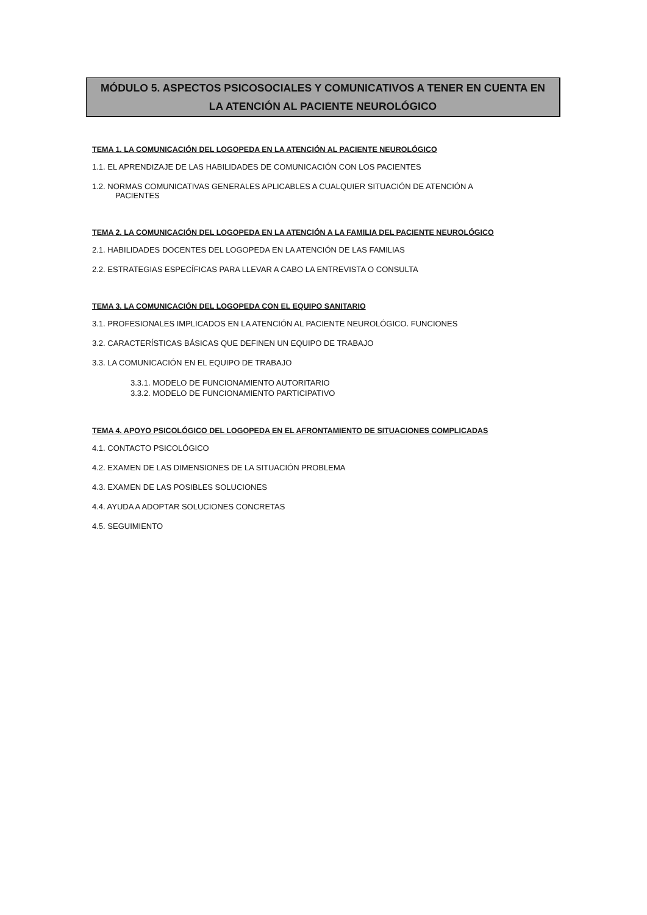MÓDULO 5. ASPECTOS PSICOSOCIALES Y COMUNICATIVOS A TENER EN CUENTA EN
LA ATENCIÓN AL PACIENTE NEUROLÓGICO
TEMA 1. LA COMUNICACIÓN DEL LOGOPEDA EN LA ATENCIÓN AL PACIENTE NEUROLÓGICO
1.1. EL APRENDIZAJE DE LAS HABILIDADES DE COMUNICACIÓN CON LOS PACIENTES
1.2. NORMAS COMUNICATIVAS GENERALES APLICABLES A CUALQUIER SITUACIÓN DE ATENCIÓN A
PACIENTES
TEMA 2. LA COMUNICACIÓN DEL LOGOPEDA EN LA ATENCIÓN A LA FAMILIA DEL PACIENTE NEUROLÓGICO
2.1. HABILIDADES DOCENTES DEL LOGOPEDA EN LA ATENCIÓN DE LAS FAMILIAS
2.2. ESTRATEGIAS ESPECÍFICAS PARA LLEVAR A CABO LA ENTREVISTA O CONSULTA
TEMA 3. LA COMUNICACIÓN DEL LOGOPEDA CON EL EQUIPO SANITARIO
3.1. PROFESIONALES IMPLICADOS EN LA ATENCIÓN AL PACIENTE NEUROLÓGICO. FUNCIONES
3.2. CARACTERÍSTICAS BÁSICAS QUE DEFINEN UN EQUIPO DE TRABAJO
3.3. LA COMUNICACIÓN EN EL EQUIPO DE TRABAJO
3.3.1. MODELO DE FUNCIONAMIENTO AUTORITARIO
3.3.2. MODELO DE FUNCIONAMIENTO PARTICIPATIVO
TEMA 4. APOYO PSICOLÓGICO DEL LOGOPEDA EN EL AFRONTAMIENTO DE SITUACIONES COMPLICADAS
4.1. CONTACTO PSICOLÓGICO
4.2. EXAMEN DE LAS DIMENSIONES DE LA SITUACIÓN PROBLEMA
4.3. EXAMEN DE LAS POSIBLES SOLUCIONES
4.4. AYUDA A ADOPTAR SOLUCIONES CONCRETAS
4.5. SEGUIMIENTO